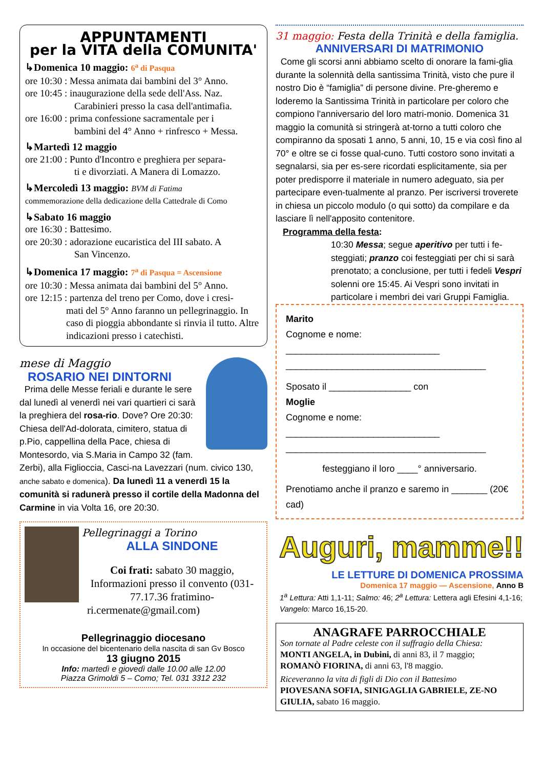APPUNTAMENTI
per la VITA della COMUNITA'
↳Domenica 10 maggio: 6<sup>a</sup> di Pasqua
ore 10:30 : Messa animata dai bambini del 3° Anno.
ore 10:45 : inaugurazione della sede dell'Ass. Naz.
Carabinieri presso la casa dell'antimafia.
ore 16:00 : prima confessione sacramentale per i
bambini del 4° Anno + rinfresco + Messa.
↳Martedì 12 maggio
ore 21:00 : Punto d'Incontro e preghiera per separa-
ti e divorziati. A Manera di Lomazzo.
↳Mercoledì 13 maggio: BVM di Fatima
commemorazione della dedicazione della Cattedrale di Como
↳Sabato 16 maggio
ore 16:30 : Battesimo.
ore 20:30 : adorazione eucaristica del III sabato. A
San Vincenzo.
↳Domenica 17 maggio: 7<sup>a</sup> di Pasqua = Ascensione
ore 10:30 : Messa animata dai bambini del 5° Anno.
ore 12:15 : partenza del treno per Como, dove i cresi-
mati del 5° Anno faranno un pellegrinaggio. In caso di pioggia abbondante si rinvia il tutto. Altre indicazioni presso i catechisti.
mese di Maggio
ROSARIO NEI DINTORNI
Prima delle Messe feriali e durante le sere dal lunedì al venerdì nei vari quartieri ci sarà la preghiera del rosa-rio. Dove? Ore 20:30: Chiesa dell'Ad-dolorata, cimitero, statua di p.Pio, cappellina della Pace, chiesa di Montesordo, via S.Maria in Campo 32 (fam. Zerbi), alla Figlioccia, Casci-na Lavezzari (num. civico 130, anche sabato e domenica). Da lunedì 11 a venerdì 15 la comunità si radunerà presso il cortile della Madonna del Carmine in via Volta 16, ore 20:30.
Pellegrinaggi a Torino
ALLA SINDONE
Coi frati: sabato 30 maggio, Informazioni presso il convento (031-77.17.36 fratimino-ri.cermenate@gmail.com)
Pellegrinaggio diocesano
In occasione del bicentenario della nascita di san Gv Bosco
13 giugno 2015
Info: martedì e giovedì dalle 10.00 alle 12.00
Piazza Grimoldi 5 – Como; Tel. 031 3312 232
31 maggio: Festa della Trinità e della famiglia.
ANNIVERSARI DI MATRIMONIO
Come gli scorsi anni abbiamo scelto di onorare la fami-glia durante la solennità della santissima Trinità, visto che pure il nostro Dio è “famiglia” di persone divine. Pre-gheremo e loderemo la Santissima Trinità in particolare per coloro che compiono l'anniversario del loro matri-monio. Domenica 31 maggio la comunità si stringerà at-torno a tutti coloro che compiranno da sposati 1 anno, 5 anni, 10, 15 e via così fino al 70° e oltre se ci fosse qual-cuno. Tutti costoro sono invitati a segnalarsi, sia per es-sere ricordati esplicitamente, sia per poter predisporre il materiale in numero adeguato, sia per partecipare even-tualmente al pranzo. Per iscriversi troverete in chiesa un piccolo modulo (o qui sotto) da compilare e da lasciare lì nell'apposito contenitore.
Programma della festa:
10:30 Messa; segue aperitivo per tutti i fe-steggiati; pranzo coi festeggiati per chi si sarà prenotato; a conclusione, per tutti i fedeli Vespri solenni ore 15:45. Ai Vespri sono invitati in particolare i membri dei vari Gruppi Famiglia.
Marito
Cognome e nome: ______________________________
_______________________________________
Sposato il ________________ con
Moglie
Cognome e nome: ______________________________
_______________________________________
festeggiano il loro ____° anniversario.
Prenotiamo anche il pranzo e saremo in _______ (20€ cad)
Auguri, mamme!!
LE LETTURE DI DOMENICA PROSSIMA
Domenica 17 maggio — Ascensione, Anno B
1<sup>a</sup> Lettura: Atti 1,1-11; Salmo: 46; 2<sup>a</sup> Lettura: Lettera agli Efesini 4,1-16; Vangelo: Marco 16,15-20.
ANAGRAFE PARROCCHIALE
Son tornate al Padre celeste con il suffragio della Chiesa:
MONTI ANGELA, in Dubini, di anni 83, il 7 maggio;
ROMANÒ FIORINA, di anni 63, l'8 maggio.
Riceveranno la vita di figli di Dio con il Battesimo
PIOVESANA SOFIA, SINIGAGLIA GABRIELE, ZE-NO GIULIA, sabato 16 maggio.